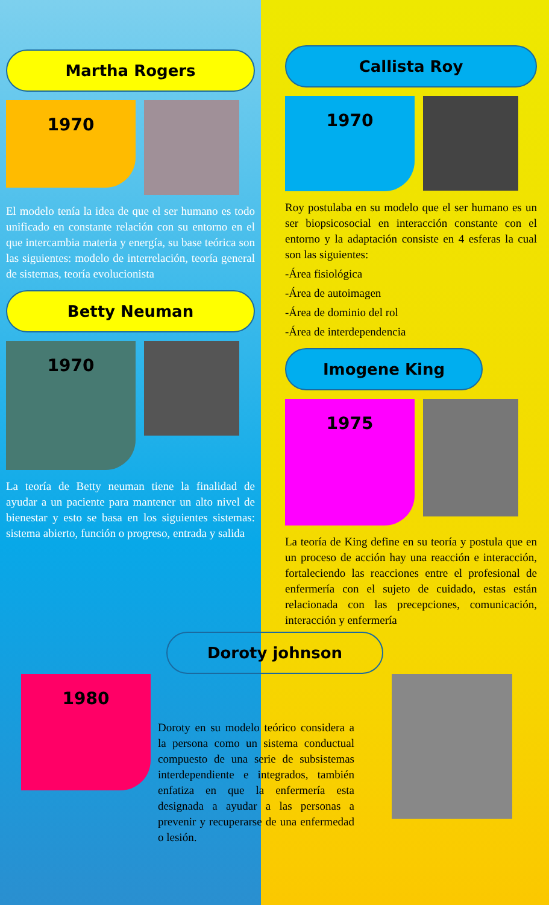Martha Rogers
1970
El modelo tenía la idea de que el ser humano es todo unificado en constante relación con su entorno en el que intercambia materia y energía, su base teórica son las siguientes: modelo de interrelación, teoría general de sistemas, teoría evolucionista
Betty Neuman
1970
La teoría de Betty neuman tiene la finalidad de ayudar a un paciente para mantener un alto nivel de bienestar y esto se basa en los siguientes sistemas: sistema abierto, función o progreso, entrada y salida
Callista Roy
1970
Roy postulaba en su modelo que el ser humano es un ser biopsicosocial en interacción constante con el entorno y la adaptación consiste en 4 esferas la cual son las siguientes:
-Área fisiológica
-Área de autoimagen
-Área de dominio del rol
-Área de interdependencia
Imogene King
1975
La teoría de King define en su teoría y postula que en un proceso de acción hay una reacción e interacción, fortaleciendo las reacciones entre el profesional de enfermería con el sujeto de cuidado, estas están relacionada con las precepciones, comunicación, interacción y enfermería
Doroty johnson
1980
Doroty en su modelo teórico considera a la persona como un sistema conductual compuesto de una serie de subsistemas interdependiente e integrados, también enfatiza en que la enfermería esta designada a ayudar a las personas a prevenir y recuperarse de una enfermedad o lesión.